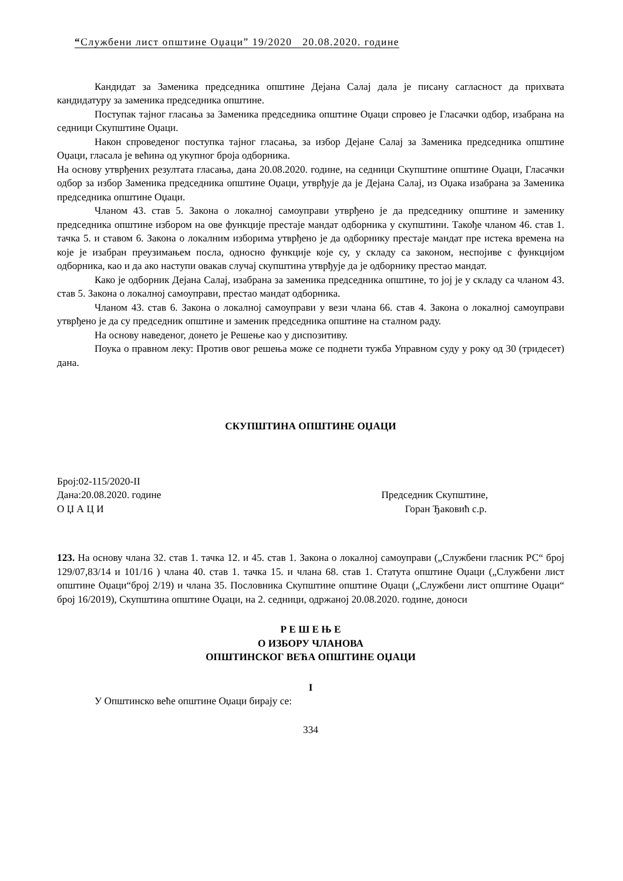“Службени лист општине Оџаци” 19/2020 20.08.2020. године
Кандидат за Заменика председника општине Дејана Салај дала је писану сагласност да прихвата кандидатуру за заменика председника општине.
Поступак тајног гласања за Заменика председника општине Оџаци спровео је Гласачки одбор, изабрана на седници Скупштине Оџаци.
Након спроведеног поступка тајног гласања, за избор Дејане Салај за Заменика председника општине Оџаци, гласала је већина од укупног броја одборника.
На основу утврђених резултата гласања, дана 20.08.2020. године, на седници Скупштине општине Оџаци, Гласачки одбор за избор Заменика председника општине Оџаци, утврђује да је Дејана Салај, из Оџака изабрана за Заменика председника општине Оџаци.
Чланом 43. став 5. Закона о локалној самоуправи утврђено је да председнику општине и заменику председника општине избором на ове функције престаје мандат одборника у скупштини. Такође чланом 46. став 1. тачка 5. и ставом 6. Закона о локалним изборима утврђено је да одборнику престаје мандат пре истека времена на које је изабран преузимањем посла, односно функције које су, у складу са законом, неспојиве с функцијом одборника, као и да ако наступи овакав случај скупштина утврђује да је одборнику престао мандат.
Како је одборник Дејана Салај, изабрана за заменика председника општине, то јој је у складу са чланом 43. став 5. Закона о локалној самоуправи, престао мандат одборника.
Чланом 43. став 6. Закона о локалној самоуправи у вези члана 66. став 4. Закона о локалној самоуправи утврђено је да су председник општине и заменик председника општине на сталном раду.
На основу наведеног, донето је Решење као у диспозитиву.
Поука о правном леку: Против овог решења може се поднети тужба Управном суду у року од 30 (тридесет) дана.
СКУПШТИНА ОПШТИНЕ ОЏАЦИ
Број:02-115/2020-II
Дана:20.08.2020. године Председник Скупштине,
О Џ А Ц И Горан Ђаковић с.р.
123. На основу члана 32. став 1. тачка 12. и 45. став 1. Закона о локалној самоуправи („Службени гласник РС“ број 129/07,83/14 и 101/16 ) члана 40. став 1. тачка 15. и члана 68. став 1. Статута општине Оџаци („Службени лист општине Оџаци“број 2/19) и члана 35. Пословника Скупштине општине Оџаци („Службени лист општине Оџаци“ број 16/2019), Скупштина општине Оџаци, на 2. седници, одржаној 20.08.2020. године, доноси
Р Е Ш Е Њ Е
О ИЗБОРУ ЧЛАНОВА
ОПШТИНСКОГ ВЕЋА ОПШТИНЕ ОЏАЦИ
I
У Општинско веће општине Оџаци бирају се:
334